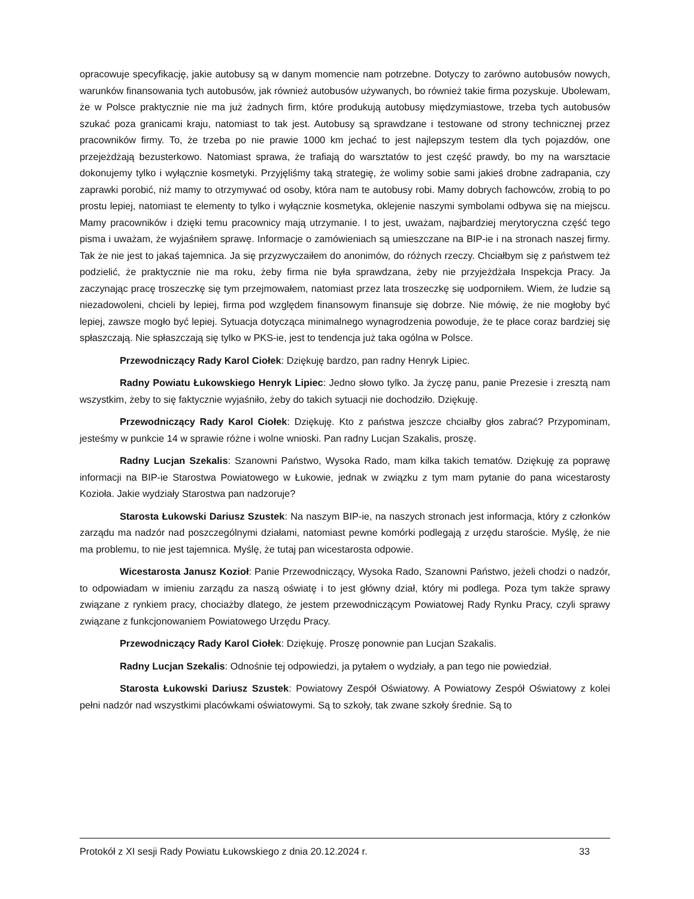opracowuje specyfikację, jakie autobusy są w danym momencie nam potrzebne. Dotyczy to zarówno autobusów nowych, warunków finansowania tych autobusów, jak również autobusów używanych, bo również takie firma pozyskuje. Ubolewam, że w Polsce praktycznie nie ma już żadnych firm, które produkują autobusy międzymiastowe, trzeba tych autobusów szukać poza granicami kraju, natomiast to tak jest. Autobusy są sprawdzane i testowane od strony technicznej przez pracowników firmy. To, że trzeba po nie prawie 1000 km jechać to jest najlepszym testem dla tych pojazdów, one przejeżdżają bezusterkowo. Natomiast sprawa, że trafiają do warsztatów to jest część prawdy, bo my na warsztacie dokonujemy tylko i wyłącznie kosmetyki. Przyjęliśmy taką strategię, że wolimy sobie sami jakieś drobne zadrapania, czy zaprawki porobić, niż mamy to otrzymywać od osoby, która nam te autobusy robi. Mamy dobrych fachowców, zrobią to po prostu lepiej, natomiast te elementy to tylko i wyłącznie kosmetyka, oklejenie naszymi symbolami odbywa się na miejscu. Mamy pracowników i dzięki temu pracownicy mają utrzymanie. I to jest, uważam, najbardziej merytoryczna część tego pisma i uważam, że wyjaśniłem sprawę. Informacje o zamówieniach są umieszczane na BIP-ie i na stronach naszej firmy. Tak że nie jest to jakaś tajemnica. Ja się przyzwyczaiłem do anonimów, do różnych rzeczy. Chciałbym się z państwem też podzielić, że praktycznie nie ma roku, żeby firma nie była sprawdzana, żeby nie przyjeżdżała Inspekcja Pracy. Ja zaczynając pracę troszeczkę się tym przejmowałem, natomiast przez lata troszeczkę się uodporniłem. Wiem, że ludzie są niezadowoleni, chcieli by lepiej, firma pod względem finansowym finansuje się dobrze. Nie mówię, że nie mogłoby być lepiej, zawsze mogło być lepiej. Sytuacja dotycząca minimalnego wynagrodzenia powoduje, że te płace coraz bardziej się spłaszczają. Nie spłaszczają się tylko w PKS-ie, jest to tendencja już taka ogólna w Polsce.
Przewodniczący Rady Karol Ciołek: Dziękuję bardzo, pan radny Henryk Lipiec.
Radny Powiatu Łukowskiego Henryk Lipiec: Jedno słowo tylko. Ja życzę panu, panie Prezesie i zresztą nam wszystkim, żeby to się faktycznie wyjaśniło, żeby do takich sytuacji nie dochodziło. Dziękuję.
Przewodniczący Rady Karol Ciołek: Dziękuję. Kto z państwa jeszcze chciałby głos zabrać? Przypominam, jesteśmy w punkcie 14 w sprawie różne i wolne wnioski. Pan radny Lucjan Szakalis, proszę.
Radny Lucjan Szekalis: Szanowni Państwo, Wysoka Rado, mam kilka takich tematów. Dziękuję za poprawę informacji na BIP-ie Starostwa Powiatowego w Łukowie, jednak w związku z tym mam pytanie do pana wicestarosty Kozioła. Jakie wydziały Starostwa pan nadzoruje?
Starosta Łukowski Dariusz Szustek: Na naszym BIP-ie, na naszych stronach jest informacja, który z członków zarządu ma nadzór nad poszczególnymi działami, natomiast pewne komórki podlegają z urzędu staroście. Myślę, że nie ma problemu, to nie jest tajemnica. Myślę, że tutaj pan wicestarosta odpowie.
Wicestarosta Janusz Kozioł: Panie Przewodniczący, Wysoka Rado, Szanowni Państwo, jeżeli chodzi o nadzór, to odpowiadam w imieniu zarządu za naszą oświatę i to jest główny dział, który mi podlega. Poza tym także sprawy związane z rynkiem pracy, chociażby dlatego, że jestem przewodniczącym Powiatowej Rady Rynku Pracy, czyli sprawy związane z funkcjonowaniem Powiatowego Urzędu Pracy.
Przewodniczący Rady Karol Ciołek: Dziękuję. Proszę ponownie pan Lucjan Szakalis.
Radny Lucjan Szekalis: Odnośnie tej odpowiedzi, ja pytałem o wydziały, a pan tego nie powiedział.
Starosta Łukowski Dariusz Szustek: Powiatowy Zespół Oświatowy. A Powiatowy Zespół Oświatowy z kolei pełni nadzór nad wszystkimi placówkami oświatowymi. Są to szkoły, tak zwane szkoły średnie. Są to
Protokół z XI sesji Rady Powiatu Łukowskiego z dnia 20.12.2024 r. 33